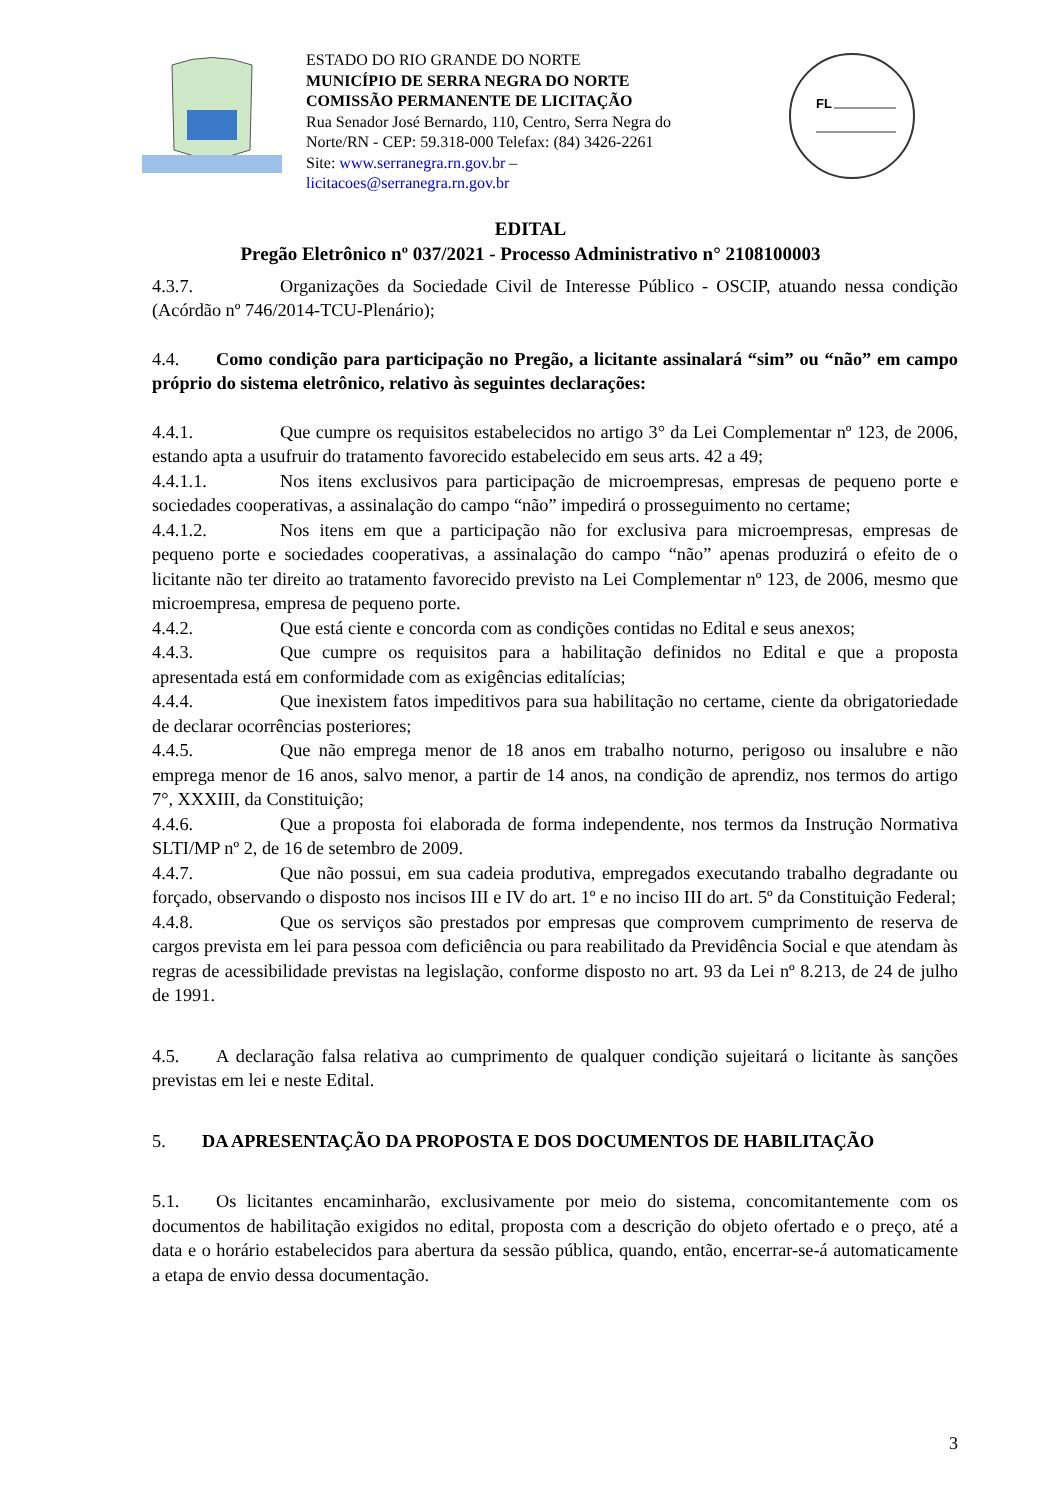ESTADO DO RIO GRANDE DO NORTE
MUNICÍPIO DE SERRA NEGRA DO NORTE
COMISSÃO PERMANENTE DE LICITAÇÃO
Rua Senador José Bernardo, 110, Centro, Serra Negra do Norte/RN - CEP: 59.318-000 Telefax: (84) 3426-2261
Site: www.serranegra.rn.gov.br –
licitacoes@serranegra.rn.gov.br
FL
EDITAL
Pregão Eletrônico nº 037/2021 - Processo Administrativo n° 2108100003
4.3.7. Organizações da Sociedade Civil de Interesse Público - OSCIP, atuando nessa condição (Acórdão nº 746/2014-TCU-Plenário);
4.4. Como condição para participação no Pregão, a licitante assinalará “sim” ou “não” em campo próprio do sistema eletrônico, relativo às seguintes declarações:
4.4.1. Que cumpre os requisitos estabelecidos no artigo 3° da Lei Complementar nº 123, de 2006, estando apta a usufruir do tratamento favorecido estabelecido em seus arts. 42 a 49;
4.4.1.1. Nos itens exclusivos para participação de microempresas, empresas de pequeno porte e sociedades cooperativas, a assinalação do campo “não” impedirá o prosseguimento no certame;
4.4.1.2. Nos itens em que a participação não for exclusiva para microempresas, empresas de pequeno porte e sociedades cooperativas, a assinalação do campo “não” apenas produzirá o efeito de o licitante não ter direito ao tratamento favorecido previsto na Lei Complementar nº 123, de 2006, mesmo que microempresa, empresa de pequeno porte.
4.4.2. Que está ciente e concorda com as condições contidas no Edital e seus anexos;
4.4.3. Que cumpre os requisitos para a habilitação definidos no Edital e que a proposta apresentada está em conformidade com as exigências editalícias;
4.4.4. Que inexistem fatos impeditivos para sua habilitação no certame, ciente da obrigatoriedade de declarar ocorrências posteriores;
4.4.5. Que não emprega menor de 18 anos em trabalho noturno, perigoso ou insalubre e não emprega menor de 16 anos, salvo menor, a partir de 14 anos, na condição de aprendiz, nos termos do artigo 7°, XXXIII, da Constituição;
4.4.6. Que a proposta foi elaborada de forma independente, nos termos da Instrução Normativa SLTI/MP nº 2, de 16 de setembro de 2009.
4.4.7. Que não possui, em sua cadeia produtiva, empregados executando trabalho degradante ou forçado, observando o disposto nos incisos III e IV do art. 1º e no inciso III do art. 5º da Constituição Federal;
4.4.8. Que os serviços são prestados por empresas que comprovem cumprimento de reserva de cargos prevista em lei para pessoa com deficiência ou para reabilitado da Previdência Social e que atendam às regras de acessibilidade previstas na legislação, conforme disposto no art. 93 da Lei nº 8.213, de 24 de julho de 1991.
4.5. A declaração falsa relativa ao cumprimento de qualquer condição sujeitará o licitante às sanções previstas em lei e neste Edital.
5. DA APRESENTAÇÃO DA PROPOSTA E DOS DOCUMENTOS DE HABILITAÇÃO
5.1. Os licitantes encaminharão, exclusivamente por meio do sistema, concomitantemente com os documentos de habilitação exigidos no edital, proposta com a descrição do objeto ofertado e o preço, até a data e o horário estabelecidos para abertura da sessão pública, quando, então, encerrar-se-á automaticamente a etapa de envio dessa documentação.
3